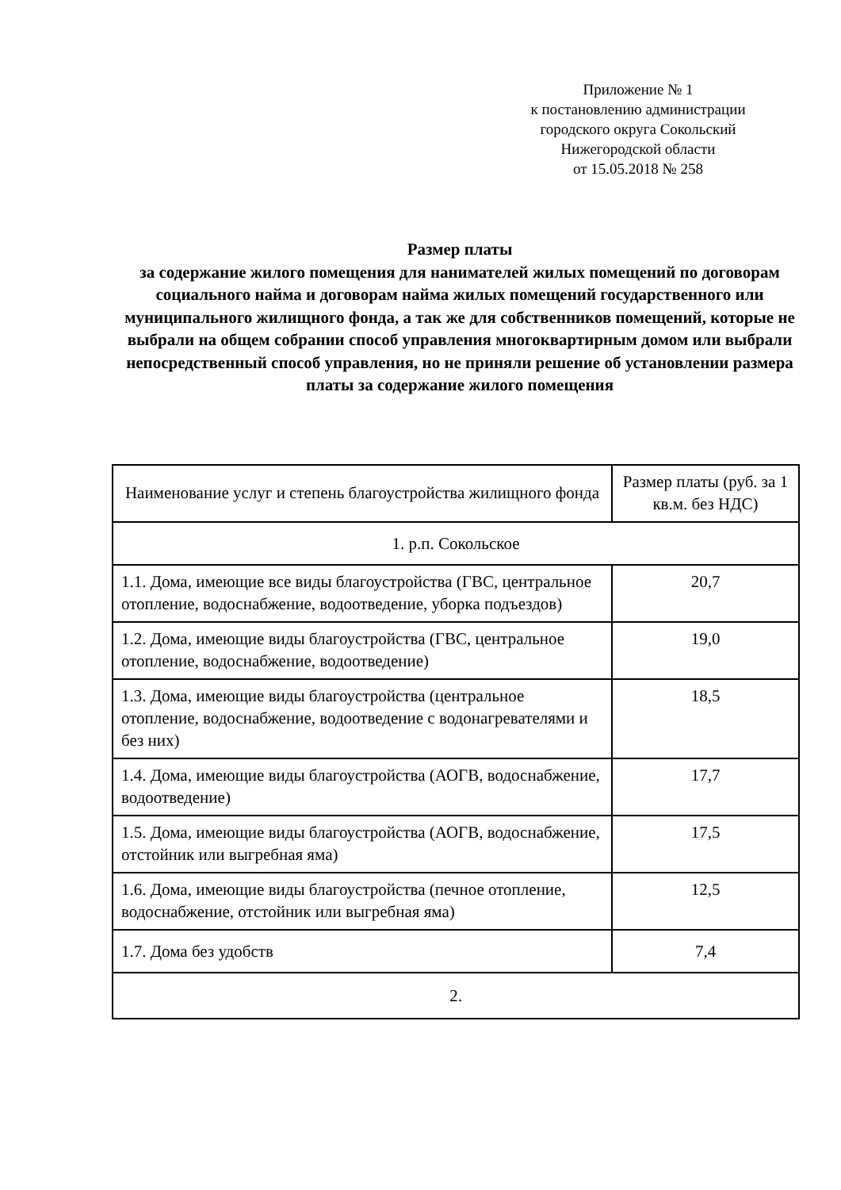Приложение № 1
к постановлению администрации
городского округа Сокольский
Нижегородской области
от 15.05.2018 № 258
Размер платы
за содержание жилого помещения для нанимателей жилых помещений по договорам социального найма и договорам найма жилых помещений государственного или муниципального жилищного фонда, а так же для собственников помещений, которые не выбрали на общем собрании способ управления многоквартирным домом или выбрали непосредственный способ управления, но не приняли решение об установлении размера платы за содержание жилого помещения
| Наименование услуг и степень благоустройства жилищного фонда | Размер платы (руб. за 1 кв.м. без НДС) |
| --- | --- |
| 1. р.п. Сокольское | |
| 1.1. Дома, имеющие все виды благоустройства (ГВС, центральное отопление, водоснабжение, водоотведение, уборка подъездов) | 20,7 |
| 1.2. Дома, имеющие виды благоустройства (ГВС, центральное отопление, водоснабжение, водоотведение) | 19,0 |
| 1.3. Дома, имеющие виды благоустройства (центральное отопление, водоснабжение, водоотведение с водонагревателями и без них) | 18,5 |
| 1.4. Дома, имеющие виды благоустройства (АОГВ, водоснабжение, водоотведение) | 17,7 |
| 1.5. Дома, имеющие виды благоустройства (АОГВ, водоснабжение, отстойник или выгребная яма) | 17,5 |
| 1.6. Дома, имеющие виды благоустройства (печное отопление, водоснабжение, отстойник или выгребная яма) | 12,5 |
| 1.7. Дома без удобств | 7,4 |
| 2. | |